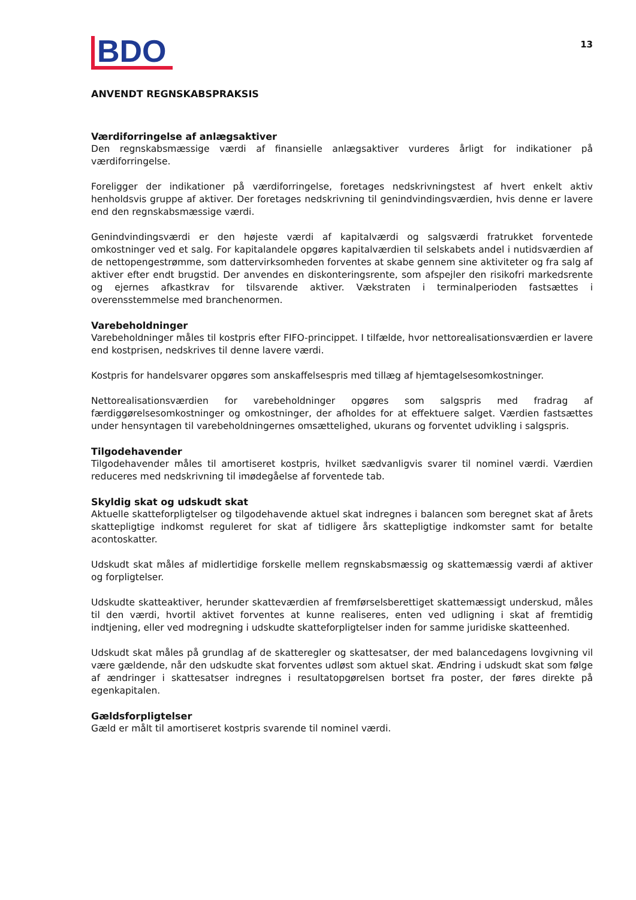BDO
13
ANVENDT REGNSKABSPRAKSIS
Værdiforringelse af anlægsaktiver
Den regnskabsmæssige værdi af finansielle anlægsaktiver vurderes årligt for indikationer på værdiforringelse.
Foreligger der indikationer på værdiforringelse, foretages nedskrivningstest af hvert enkelt aktiv henholdsvis gruppe af aktiver. Der foretages nedskrivning til genindvindingsværdien, hvis denne er lavere end den regnskabsmæssige værdi.
Genindvindingsværdi er den højeste værdi af kapitalværdi og salgsværdi fratrukket forventede omkostninger ved et salg. For kapitalandele opgøres kapitalværdien til selskabets andel i nutidsværdien af de nettopengestrømme, som dattervirksomheden forventes at skabe gennem sine aktiviteter og fra salg af aktiver efter endt brugstid. Der anvendes en diskonteringsrente, som afspejler den risikofri markedsrente og ejernes afkastkrav for tilsvarende aktiver. Vækstraten i terminalperioden fastsættes i overensstemmelse med branchenormen.
Varebeholdninger
Varebeholdninger måles til kostpris efter FIFO-princippet. I tilfælde, hvor nettorealisationsværdien er lavere end kostprisen, nedskrives til denne lavere værdi.
Kostpris for handelsvarer opgøres som anskaffelsespris med tillæg af hjemtagelsesomkostninger.
Nettorealisationsværdien for varebeholdninger opgøres som salgspris med fradrag af færdiggørelsesomkostninger og omkostninger, der afholdes for at effektuere salget. Værdien fastsættes under hensyntagen til varebeholdningernes omsættelighed, ukurans og forventet udvikling i salgspris.
Tilgodehavender
Tilgodehavender måles til amortiseret kostpris, hvilket sædvanligvis svarer til nominel værdi. Værdien reduceres med nedskrivning til imødegåelse af forventede tab.
Skyldig skat og udskudt skat
Aktuelle skatteforpligtelser og tilgodehavende aktuel skat indregnes i balancen som beregnet skat af årets skattepligtige indkomst reguleret for skat af tidligere års skattepligtige indkomster samt for betalte acontoskatter.
Udskudt skat måles af midlertidige forskelle mellem regnskabsmæssig og skattemæssig værdi af aktiver og forpligtelser.
Udskudte skatteaktiver, herunder skatteværdien af fremførselsberettiget skattemæssigt underskud, måles til den værdi, hvortil aktivet forventes at kunne realiseres, enten ved udligning i skat af fremtidig indtjening, eller ved modregning i udskudte skatteforpligtelser inden for samme juridiske skatteenhed.
Udskudt skat måles på grundlag af de skatteregler og skattesatser, der med balancedagens lovgivning vil være gældende, når den udskudte skat forventes udløst som aktuel skat. Ændring i udskudt skat som følge af ændringer i skattesatser indregnes i resultatopgørelsen bortset fra poster, der føres direkte på egenkapitalen.
Gældsforpligtelser
Gæld er målt til amortiseret kostpris svarende til nominel værdi.